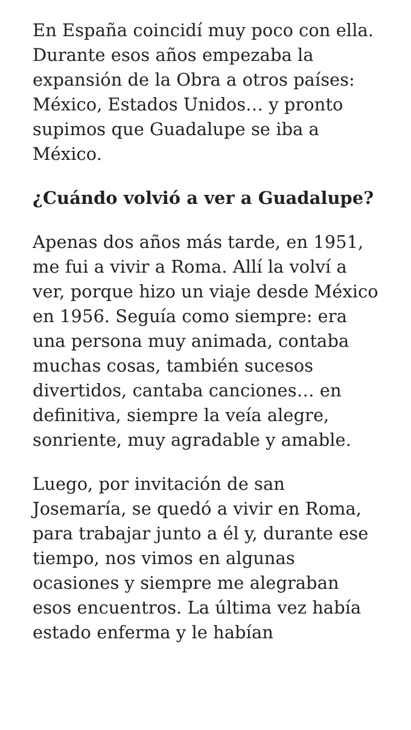En España coincidí muy poco con ella. Durante esos años empezaba la expansión de la Obra a otros países: México, Estados Unidos… y pronto supimos que Guadalupe se iba a México.
¿Cuándo volvió a ver a Guadalupe?
Apenas dos años más tarde, en 1951, me fui a vivir a Roma. Allí la volví a ver, porque hizo un viaje desde México en 1956. Seguía como siempre: era una persona muy animada, contaba muchas cosas, también sucesos divertidos, cantaba canciones… en definitiva, siempre la veía alegre, sonriente, muy agradable y amable.
Luego, por invitación de san Josemaría, se quedó a vivir en Roma, para trabajar junto a él y, durante ese tiempo, nos vimos en algunas ocasiones y siempre me alegraban esos encuentros. La última vez había estado enferma y le habían